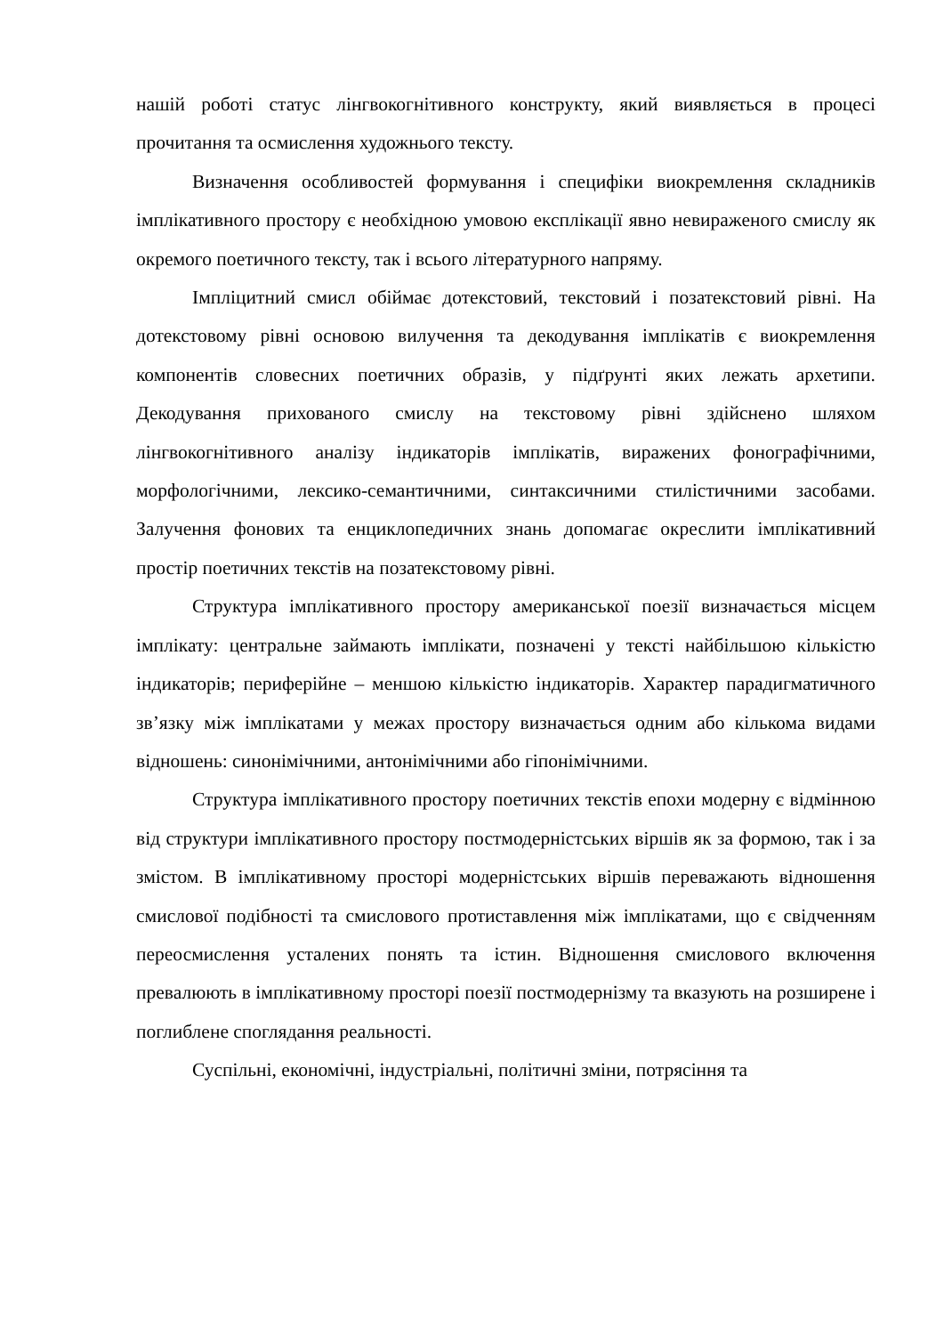нашій роботі статус лінгвокогнітивного конструкту, який виявляється в процесі прочитання та осмислення художнього тексту.
Визначення особливостей формування і специфіки виокремлення складників імплікативного простору є необхідною умовою експлікації явно невираженого смислу як окремого поетичного тексту, так і всього літературного напряму.
Імпліцитний смисл обіймає дотекстовий, текстовий і позатекстовий рівні. На дотекстовому рівні основою вилучення та декодування імплікатів є виокремлення компонентів словесних поетичних образів, у підґрунті яких лежать архетипи. Декодування прихованого смислу на текстовому рівні здійснено шляхом лінгвокогнітивного аналізу індикаторів імплікатів, виражених фонографічними, морфологічними, лексико-семантичними, синтаксичними стилістичними засобами. Залучення фонових та енциклопедичних знань допомагає окреслити імплікативний простір поетичних текстів на позатекстовому рівні.
Структура імплікативного простору американської поезії визначається місцем імплікату: центральне займають імплікати, позначені у тексті найбільшою кількістю індикаторів; периферійне – меншою кількістю індикаторів. Характер парадигматичного зв’язку між імплікатами у межах простору визначається одним або кількома видами відношень: синонімічними, антонімічними або гіпонімічними.
Структура імплікативного простору поетичних текстів епохи модерну є відмінною від структури імплікативного простору постмодерністських віршів як за формою, так і за змістом. В імплікативному просторі модерністських віршів переважають відношення смислової подібності та смислового протиставлення між імплікатами, що є свідченням переосмислення усталених понять та істин. Відношення смислового включення превалюють в імплікативному просторі поезії постмодернізму та вказують на розширене і поглиблене споглядання реальності.
Суспільні, економічні, індустріальні, політичні зміни, потрясіння та